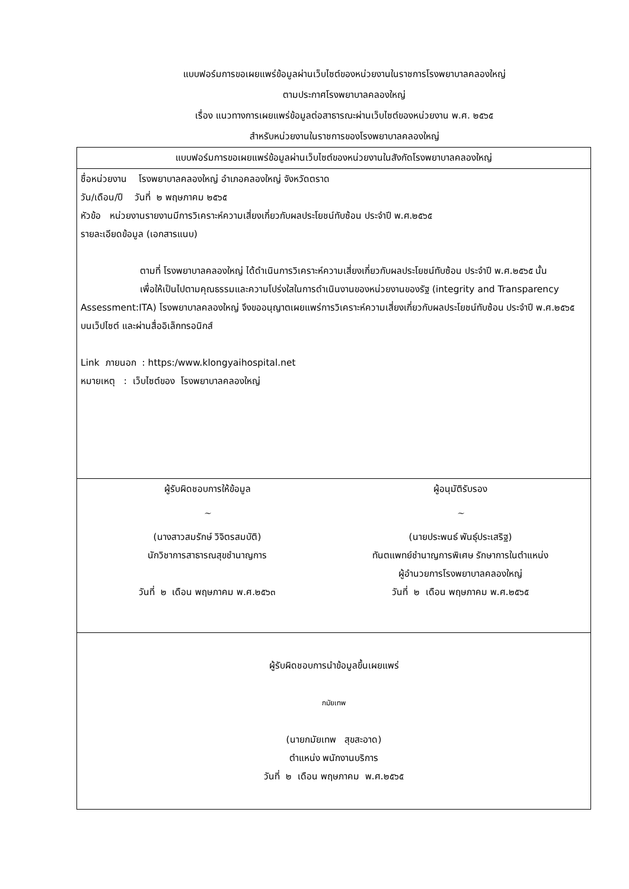แบบฟอร์มการขอเผยแพร่ข้อมูลผ่านเว็บไซต์ของหน่วยงานในราชการโรงพยาบาลคลองใหญ่
ตามประกาศโรงพยาบาลคลองใหญ่
เรื่อง แนวทางการเผยแพร่ข้อมูลต่อสาธารณะผ่านเว็บไซต์ของหน่วยงาน พ.ศ. ๒๕๖๕
สำหรับหน่วยงานในราชการของโรงพยาบาลคลองใหญ่
| แบบฟอร์มการขอเผยแพร่ข้อมูลผ่านเว็บไซต์ของหน่วยงานในสังกัดโรงพยาบาลคลองใหญ่ |
| ชื่อหน่วยงาน โรงพยาบาลคลองใหญ่ อำเภอคลองใหญ่ จังหวัดตราด วัน/เดือน/ปี วันที่ ๒ พฤษภาคม ๒๕๖๕ หัวข้อ หน่วยงานรายงานมีการวิเคราะห์ความเสี่ยงเกี่ยวกับผลประโยชน์ทับซ้อน ประจำปี พ.ศ.๒๕๖๕ รายละเอียดข้อมูล (เอกสารแนบ) ตามที่ โรงพยาบาลคลองใหญ่ ได้ดำเนินการวิเคราะห์ความเสี่ยงเกี่ยวกับผลประโยชน์ทับซ้อน ประจำปี พ.ศ.๒๕๖๕ นั้น เพื่อให้เป็นไปตามคุณธรรมและความโปร่งใสในการดำเนินงานของหน่วยงานของรัฐ (integrity and Transparency Assessment:ITA) โรงพยาบาลคลองใหญ่ จึงขออนุญาตเผยแพร่การวิเคราะห์ความเสี่ยงเกี่ยวกับผลประโยชน์ทับซ้อน ประจำปี พ.ศ.๒๕๖๕ บนเว็ปไซต์ และผ่านสื่ออิเล็กทรอนิกส์ Link ภายนอก : https:/www.klongyaihospital.net หมายเหตุ : เว็บไซต์ของ โรงพยาบาลคลองใหญ่ |
| ผู้รับผิดชอบการให้ข้อมูล ~ (นางสาวสมรักษ์ วิจิตรสมบัติ) นักวิชาการสาธารณสุขชำนาญการ วันที่ ๒ เดือน พฤษภาคม พ.ศ.๒๕๖๓ ผู้อนุมัติรับรอง ~ (นายประพนธ์ พันธุ์ประเสริฐ) ทันตแพทย์ชำนาญการพิเศษ รักษาการในตำแหน่ง ผู้อำนวยการโรงพยาบาลคลองใหญ่ วันที่ ๒ เดือน พฤษภาคม พ.ศ.๒๕๖๕ |
| ผู้รับผิดชอบการนำข้อมูลขึ้นเผยแพร่ กมัยเทพ (นายกมัยเทพ สุขสะอาด) ตำแหน่ง พนักงานบริการ วันที่ ๒ เดือน พฤษภาคม พ.ศ.๒๕๖๕ |